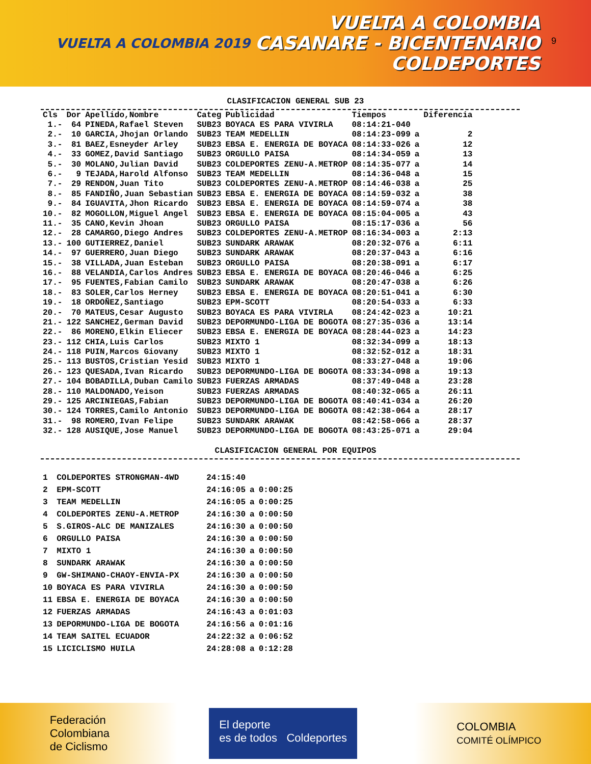VUELTA A COLOMBIA 2019
VUELTA A COLOMBIA
CASANARE - BICENTENARIO
COLDEPORTES
9
CLASIFICACION GENERAL SUB 23
| Cls | Dor | Apellido,Nombre | Categ | Publicidad | Tiempos | | Diferencia |
| --- | --- | --- | --- | --- | --- | --- | --- |
| 1.- | 64 | PINEDA,Rafael Steven | SUB23 | BOYACA ES PARA VIVIRLA | 08:14:21-040 | | |
| 2.- | 10 | GARCIA,Jhojan Orlando | SUB23 | TEAM MEDELLIN | 08:14:23-099 | a | 2 |
| 3.- | 81 | BAEZ,Esneyder Arley | SUB23 | EBSA E. ENERGIA DE BOYACA | 08:14:33-026 | a | 12 |
| 4.- | 33 | GOMEZ,David Santiago | SUB23 | ORGULLO PAISA | 08:14:34-059 | a | 13 |
| 5.- | 30 | MOLANO,Julian David | SUB23 | COLDEPORTES ZENU-A.METROP | 08:14:35-077 | a | 14 |
| 6.- | 9 | TEJADA,Harold Alfonso | SUB23 | TEAM MEDELLIN | 08:14:36-048 | a | 15 |
| 7.- | 29 | RENDON,Juan Tito | SUB23 | COLDEPORTES ZENU-A.METROP | 08:14:46-038 | a | 25 |
| 8.- | 85 | FANDIÑO,Juan Sebastian | SUB23 | EBSA E. ENERGIA DE BOYACA | 08:14:59-032 | a | 38 |
| 9.- | 84 | IGUAVITA,Jhon Ricardo | SUB23 | EBSA E. ENERGIA DE BOYACA | 08:14:59-074 | a | 38 |
| 10.- | 82 | MOGOLLON,Miguel Angel | SUB23 | EBSA E. ENERGIA DE BOYACA | 08:15:04-005 | a | 43 |
| 11.- | 35 | CANO,Kevin Jhoan | SUB23 | ORGULLO PAISA | 08:15:17-036 | a | 56 |
| 12.- | 28 | CAMARGO,Diego Andres | SUB23 | COLDEPORTES ZENU-A.METROP | 08:16:34-003 | a | 2:13 |
| 13.- | 100 | GUTIERREZ,Daniel | SUB23 | SUNDARK ARAWAK | 08:20:32-076 | a | 6:11 |
| 14.- | 97 | GUERRERO,Juan Diego | SUB23 | SUNDARK ARAWAK | 08:20:37-043 | a | 6:16 |
| 15.- | 38 | VILLADA,Juan Esteban | SUB23 | ORGULLO PAISA | 08:20:38-091 | a | 6:17 |
| 16.- | 88 | VELANDIA,Carlos Andres | SUB23 | EBSA E. ENERGIA DE BOYACA | 08:20:46-046 | a | 6:25 |
| 17.- | 95 | FUENTES,Fabian Camilo | SUB23 | SUNDARK ARAWAK | 08:20:47-038 | a | 6:26 |
| 18.- | 83 | SOLER,Carlos Herney | SUB23 | EBSA E. ENERGIA DE BOYACA | 08:20:51-041 | a | 6:30 |
| 19.- | 18 | ORDOÑEZ,Santiago | SUB23 | EPM-SCOTT | 08:20:54-033 | a | 6:33 |
| 20.- | 70 | MATEUS,Cesar Augusto | SUB23 | BOYACA ES PARA VIVIRLA | 08:24:42-023 | a | 10:21 |
| 21.- | 122 | SANCHEZ,German David | SUB23 | DEPORMUNDO-LIGA DE BOGOTA | 08:27:35-036 | a | 13:14 |
| 22.- | 86 | MORENO,Elkin Eliecer | SUB23 | EBSA E. ENERGIA DE BOYACA | 08:28:44-023 | a | 14:23 |
| 23.- | 112 | CHIA,Luis Carlos | SUB23 | MIXTO 1 | 08:32:34-099 | a | 18:13 |
| 24.- | 118 | PUIN,Marcos Giovany | SUB23 | MIXTO 1 | 08:32:52-012 | a | 18:31 |
| 25.- | 113 | BUSTOS,Cristian Yesid | SUB23 | MIXTO 1 | 08:33:27-048 | a | 19:06 |
| 26.- | 123 | QUESADA,Ivan Ricardo | SUB23 | DEPORMUNDO-LIGA DE BOGOTA | 08:33:34-098 | a | 19:13 |
| 27.- | 104 | BOBADILLA,Duban Camilo | SUB23 | FUERZAS ARMADAS | 08:37:49-048 | a | 23:28 |
| 28.- | 110 | MALDONADO,Yeison | SUB23 | FUERZAS ARMADAS | 08:40:32-065 | a | 26:11 |
| 29.- | 125 | ARCINIEGAS,Fabian | SUB23 | DEPORMUNDO-LIGA DE BOGOTA | 08:40:41-034 | a | 26:20 |
| 30.- | 124 | TORRES,Camilo Antonio | SUB23 | DEPORMUNDO-LIGA DE BOGOTA | 08:42:38-064 | a | 28:17 |
| 31.- | 98 | ROMERO,Ivan Felipe | SUB23 | SUNDARK ARAWAK | 08:42:58-066 | a | 28:37 |
| 32.- | 128 | AUSIQUE,Jose Manuel | SUB23 | DEPORMUNDO-LIGA DE BOGOTA | 08:43:25-071 | a | 29:04 |
CLASIFICACION GENERAL POR EQUIPOS
| 1 | COLDEPORTES STRONGMAN-4WD | 24:15:40 | | |
| 2 | EPM-SCOTT | 24:16:05 | a | 0:00:25 |
| 3 | TEAM MEDELLIN | 24:16:05 | a | 0:00:25 |
| 4 | COLDEPORTES ZENU-A.METROP | 24:16:30 | a | 0:00:50 |
| 5 | S.GIROS-ALC DE MANIZALES | 24:16:30 | a | 0:00:50 |
| 6 | ORGULLO PAISA | 24:16:30 | a | 0:00:50 |
| 7 | MIXTO 1 | 24:16:30 | a | 0:00:50 |
| 8 | SUNDARK ARAWAK | 24:16:30 | a | 0:00:50 |
| 9 | GW-SHIMANO-CHAOY-ENVIA-PX | 24:16:30 | a | 0:00:50 |
| 10 | BOYACA ES PARA VIVIRLA | 24:16:30 | a | 0:00:50 |
| 11 | EBSA E. ENERGIA DE BOYACA | 24:16:30 | a | 0:00:50 |
| 12 | FUERZAS ARMADAS | 24:16:43 | a | 0:01:03 |
| 13 | DEPORMUNDO-LIGA DE BOGOTA | 24:16:56 | a | 0:01:16 |
| 14 | TEAM SAITEL ECUADOR | 24:22:32 | a | 0:06:52 |
| 15 | LICICLISMO HUILA | 24:28:08 | a | 0:12:28 |
Federación
Colombiana
de Ciclismo
El deporte
es de todos Coldeportes
COLOMBIA
COMITÉ OLÍMPICO